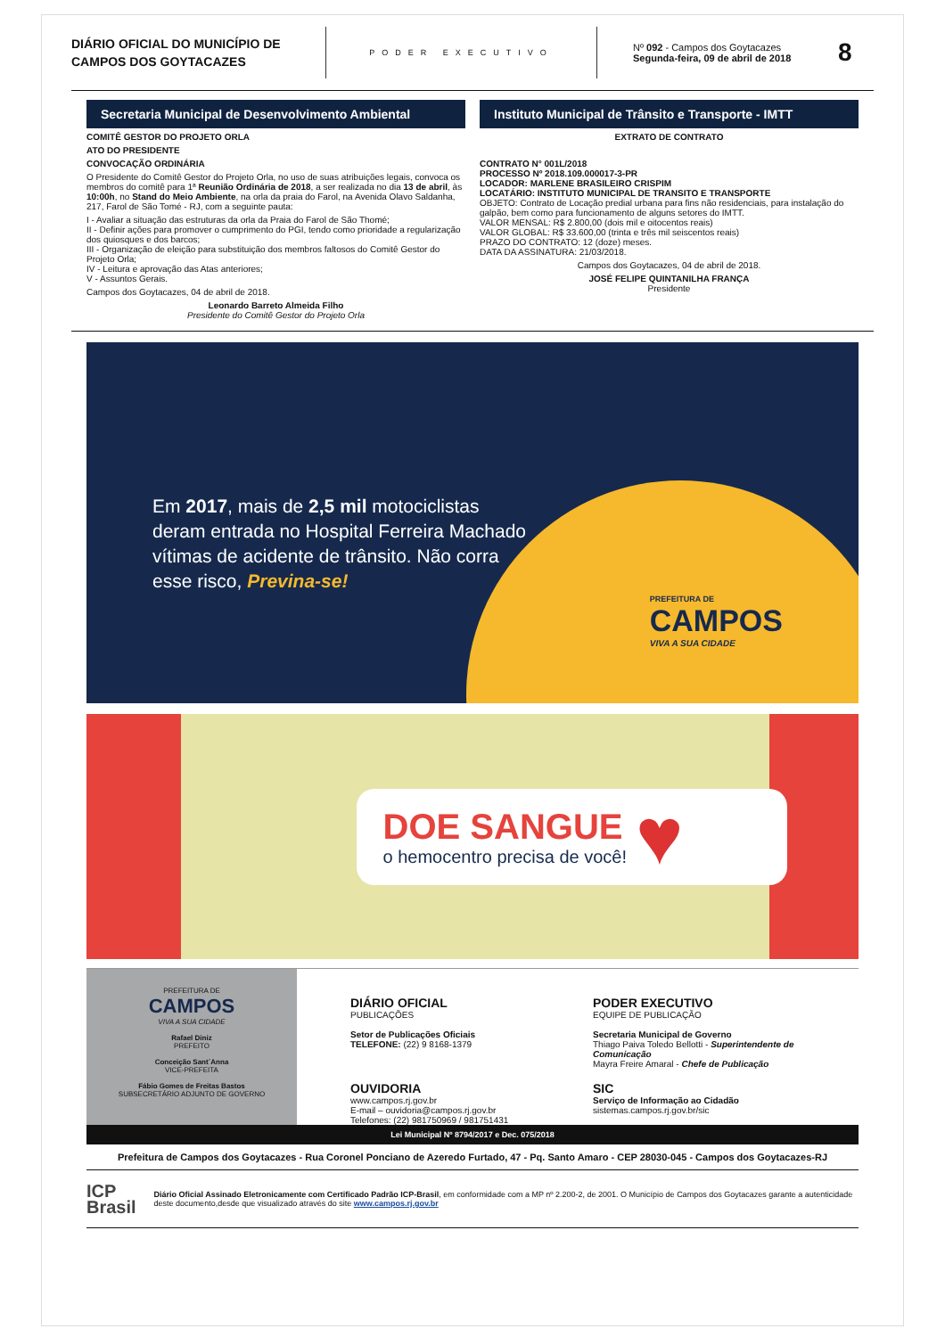DIÁRIO OFICIAL DO MUNICÍPIO DE CAMPOS DOS GOYTACAZES
PODER EXECUTIVO
Nº 092 - Campos dos Goytacazes
Segunda-feira, 09 de abril de 2018
8
Secretaria Municipal de Desenvolvimento Ambiental
COMITÊ GESTOR DO PROJETO ORLA
ATO DO PRESIDENTE
CONVOCAÇÃO ORDINÁRIA
O Presidente do Comitê Gestor do Projeto Orla, no uso de suas atribuições legais, convoca os membros do comitê para 1ª Reunião Ordinária de 2018, a ser realizada no dia 13 de abril, às 10:00h, no Stand do Meio Ambiente, na orla da praia do Farol, na Avenida Olavo Saldanha, 217, Farol de São Tomé - RJ, com a seguinte pauta:
I - Avaliar a situação das estruturas da orla da Praia do Farol de São Thomé;
II - Definir ações para promover o cumprimento do PGI, tendo como prioridade a regularização dos quiosques e dos barcos;
III - Organização de eleição para substituição dos membros faltosos do Comitê Gestor do Projeto Orla;
IV - Leitura e aprovação das Atas anteriores;
V - Assuntos Gerais.
Campos dos Goytacazes, 04 de abril de 2018.
Leonardo Barreto Almeida Filho
Presidente do Comitê Gestor do Projeto Orla
Instituto Municipal de Trânsito e Transporte - IMTT
EXTRATO DE CONTRATO
CONTRATO N° 001L/2018
PROCESSO Nº 2018.109.000017-3-PR
LOCADOR: MARLENE BRASILEIRO CRISPIM
LOCATÁRIO: INSTITUTO MUNICIPAL DE TRANSITO E TRANSPORTE
OBJETO: Contrato de Locação predial urbana para fins não residenciais, para instalação do galpão, bem como para funcionamento de alguns setores do IMTT.
VALOR MENSAL: R$ 2.800,00 (dois mil e oitocentos reais)
VALOR GLOBAL: R$ 33.600,00 (trinta e três mil seiscentos reais)
PRAZO DO CONTRATO: 12 (doze) meses.
DATA DA ASSINATURA: 21/03/2018.
Campos dos Goytacazes, 04 de abril de 2018.
JOSÉ FELIPE QUINTANILHA FRANÇA
Presidente
Em 2017, mais de 2,5 mil motociclistas deram entrada no Hospital Ferreira Machado vítimas de acidente de trânsito. Não corra esse risco, Previna-se!
PREFEITURA DE
CAMPOS
VIVA A SUA CIDADE
DOE SANGUE
o hemocentro precisa de você!
♥
PREFEITURA DE
CAMPOS
VIVA A SUA CIDADE
Rafael Diniz
PREFEITO
Conceição Sant´Anna
VICE-PREFEITA
Fábio Gomes de Freitas Bastos
SUBSECRETÁRIO ADJUNTO DE GOVERNO
DIÁRIO OFICIAL
PUBLICAÇÕES
Setor de Publicações Oficiais
TELEFONE: (22) 9 8168-1379
PODER EXECUTIVO
EQUIPE DE PUBLICAÇÃO
Secretaria Municipal de Governo
Thiago Paiva Toledo Bellotti - Superintendente de Comunicação
Mayra Freire Amaral - Chefe de Publicação
OUVIDORIA
www.campos.rj.gov.br
E-mail – ouvidoria@campos.rj.gov.br
Telefones: (22) 981750969 / 981751431
SIC
Serviço de Informação ao Cidadão
sistemas.campos.rj.gov.br/sic
Lei Municipal Nº 8794/2017 e Dec. 075/2018
Prefeitura de Campos dos Goytacazes - Rua Coronel Ponciano de Azeredo Furtado, 47 - Pq. Santo Amaro - CEP 28030-045 - Campos dos Goytacazes-RJ
ICP
Brasil
Diário Oficial Assinado Eletronicamente com Certificado Padrão ICP-Brasil, em conformidade com a MP nº 2.200-2, de 2001. O Município de Campos dos Goytacazes garante a autenticidade deste documento,desde que visualizado através do site www.campos.rj.gov.br